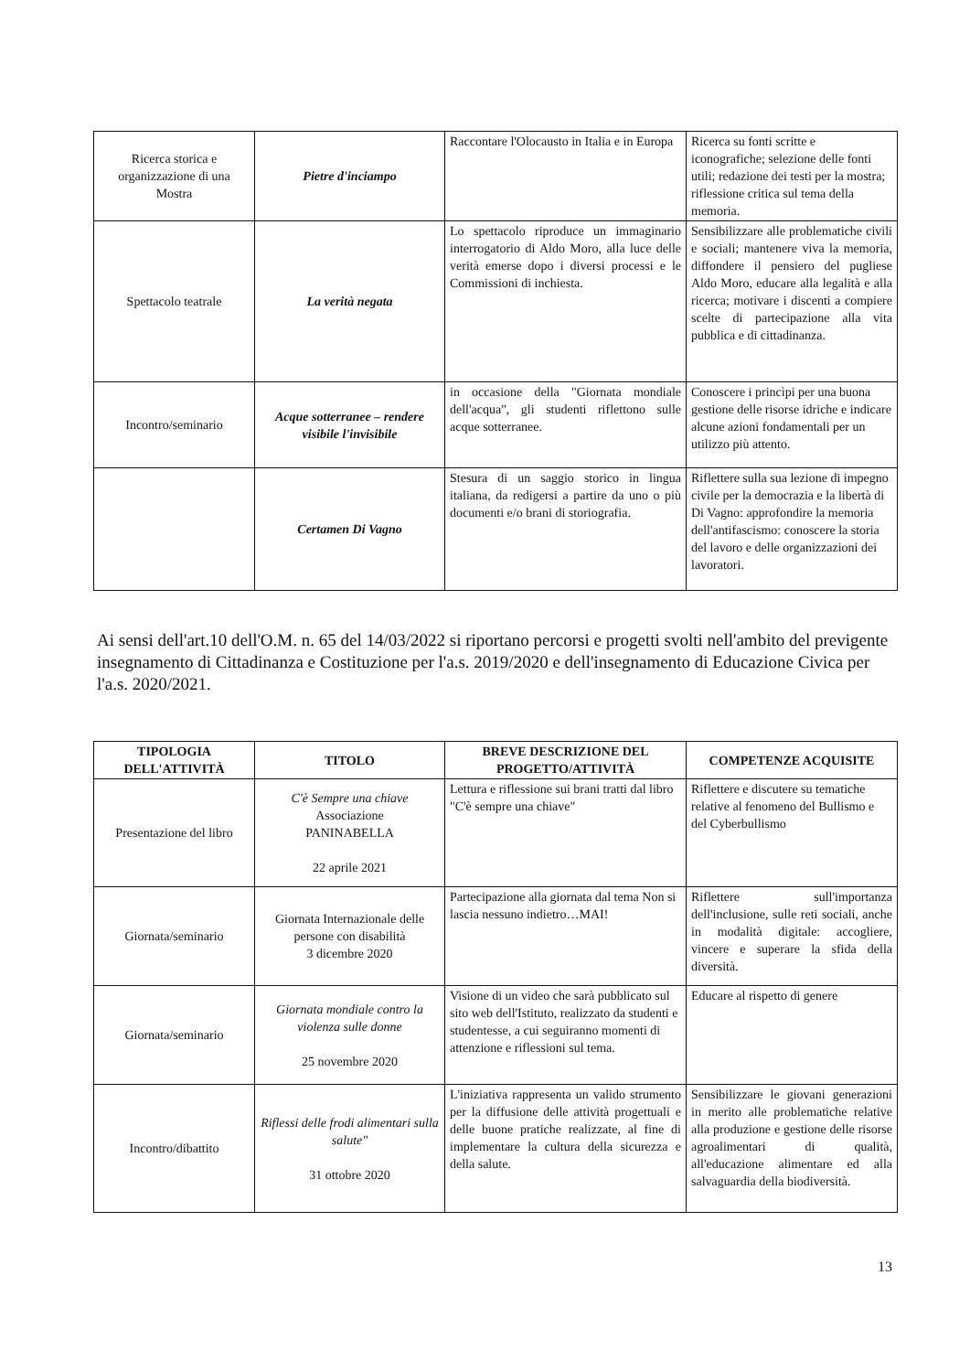| Ricerca storica e organizzazione di una Mostra | Pietre d'inciampo | Raccontare l'Olocausto in Italia e in Europa | Ricerca su fonti scritte e iconografiche; selezione delle fonti utili; redazione dei testi per la mostra; riflessione critica sul tema della memoria. |
| Spettacolo teatrale | La verità negata | Lo spettacolo riproduce un immaginario interrogatorio di Aldo Moro, alla luce delle verità emerse dopo i diversi processi e le Commissioni di inchiesta. | Sensibilizzare alle problematiche civili e sociali; mantenere viva la memoria, diffondere il pensiero del pugliese Aldo Moro, educare alla legalità e alla ricerca; motivare i discenti a compiere scelte di partecipazione alla vita pubblica e di cittadinanza. |
| Incontro/seminario | Acque sotterranee – rendere visibile l'invisibile | in occasione della "Giornata mondiale dell'acqua", gli studenti riflettono sulle acque sotterranee. | Conoscere i princìpi per una buona gestione delle risorse idriche e indicare alcune azioni fondamentali per un utilizzo più attento. |
| | Certamen Di Vagno | Stesura di un saggio storico in lingua italiana, da redigersi a partire da uno o più documenti e/o brani di storiografia. | Riflettere sulla sua lezione di impegno civile per la democrazia e la libertà di Di Vagno: approfondire la memoria dell'antifascismo: conoscere la storia del lavoro e delle organizzazioni dei lavoratori. |
Ai sensi dell'art.10 dell'O.M. n. 65 del 14/03/2022 si riportano percorsi e progetti svolti nell'ambito del previgente insegnamento di Cittadinanza e Costituzione per l'a.s. 2019/2020 e dell'insegnamento di Educazione Civica per l'a.s. 2020/2021.
| TIPOLOGIA DELL'ATTIVITÀ | TITOLO | BREVE DESCRIZIONE DEL PROGETTO/ATTIVITÀ | COMPETENZE ACQUISITE |
| --- | --- | --- | --- |
| Presentazione del libro | C'è Sempre una chiave Associazione PANINABELLA 22 aprile 2021 | Lettura e riflessione sui brani tratti dal libro "C'è sempre una chiave" | Riflettere e discutere su tematiche relative al fenomeno del Bullismo e del Cyberbullismo |
| Giornata/seminario | Giornata Internazionale delle persone con disabilità 3 dicembre 2020 | Partecipazione alla giornata dal tema Non si lascia nessuno indietro…MAI! | Riflettere sull'importanza dell'inclusione, sulle reti sociali, anche in modalità digitale: accogliere, vincere e superare la sfida della diversità. |
| Giornata/seminario | Giornata mondiale contro la violenza sulle donne 25 novembre 2020 | Visione di un video che sarà pubblicato sul sito web dell'Istituto, realizzato da studenti e studentesse, a cui seguiranno momenti di attenzione e riflessioni sul tema. | Educare al rispetto di genere |
| Incontro/dibattito | Riflessi delle frodi alimentari sulla salute" 31 ottobre 2020 | L'iniziativa rappresenta un valido strumento per la diffusione delle attività progettuali e delle buone pratiche realizzate, al fine di implementare la cultura della sicurezza e della salute. | Sensibilizzare le giovani generazioni in merito alle problematiche relative alla produzione e gestione delle risorse agroalimentari di qualità, all'educazione alimentare ed alla salvaguardia della biodiversità. |
13